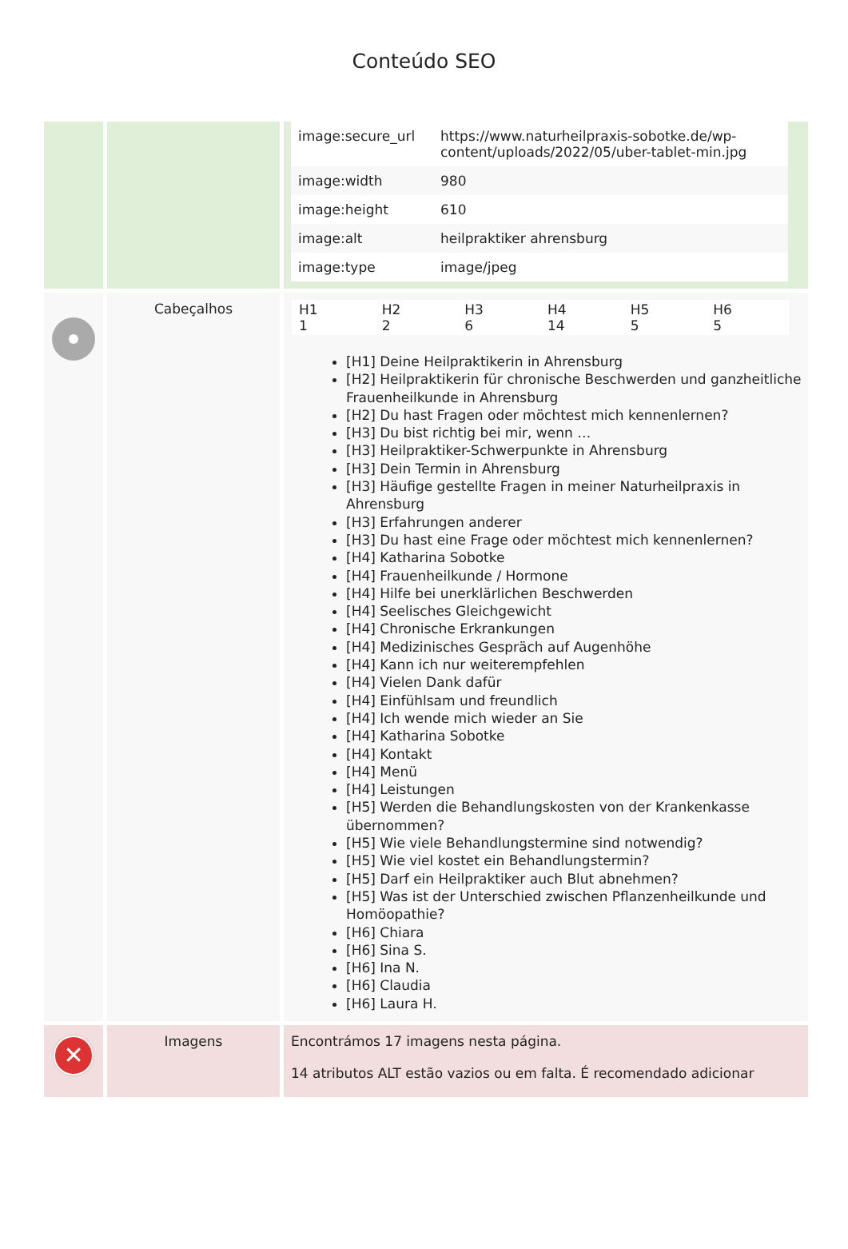Conteúdo SEO
| | | / image:secure_url / https://www.naturheilpraxis-sobotke.de/wp-content/uploads/2022/05/uber-tablet-min.jpg / / image:width / 980 / / image:height / 610 / / image:alt / heilpraktiker ahrensburg / / image:type / image/jpeg / |
| | Cabeçalhos | / H1 1 / H2 2 / H3 6 / H4 14 / H5 5 / H6 5 / [H1] Deine Heilpraktikerin in Ahrensburg [H2] Heilpraktikerin für chronische Beschwerden und ganzheitliche Frauenheilkunde in Ahrensburg [H2] Du hast Fragen oder möchtest mich kennenlernen? [H3] Du bist richtig bei mir, wenn … [H3] Heilpraktiker-Schwerpunkte in Ahrensburg [H3] Dein Termin in Ahrensburg [H3] Häufige gestellte Fragen in meiner Naturheilpraxis in Ahrensburg [H3] Erfahrungen anderer [H3] Du hast eine Frage oder möchtest mich kennenlernen? [H4] Katharina Sobotke [H4] Frauenheilkunde / Hormone [H4] Hilfe bei unerklärlichen Beschwerden [H4] Seelisches Gleichgewicht [H4] Chronische Erkrankungen [H4] Medizinisches Gespräch auf Augenhöhe [H4] Kann ich nur weiterempfehlen [H4] Vielen Dank dafür [H4] Einfühlsam und freundlich [H4] Ich wende mich wieder an Sie [H4] Katharina Sobotke [H4] Kontakt [H4] Menü [H4] Leistungen [H5] Werden die Behandlungskosten von der Krankenkasse übernommen? [H5] Wie viele Behandlungstermine sind notwendig? [H5] Wie viel kostet ein Behandlungstermin? [H5] Darf ein Heilpraktiker auch Blut abnehmen? [H5] Was ist der Unterschied zwischen Pflanzenheilkunde und Homöopathie? [H6] Chiara [H6] Sina S. [H6] Ina N. [H6] Claudia [H6] Laura H. |
| ✕ | Imagens | Encontrámos 17 imagens nesta página. 14 atributos ALT estão vazios ou em falta. É recomendado adicionar |